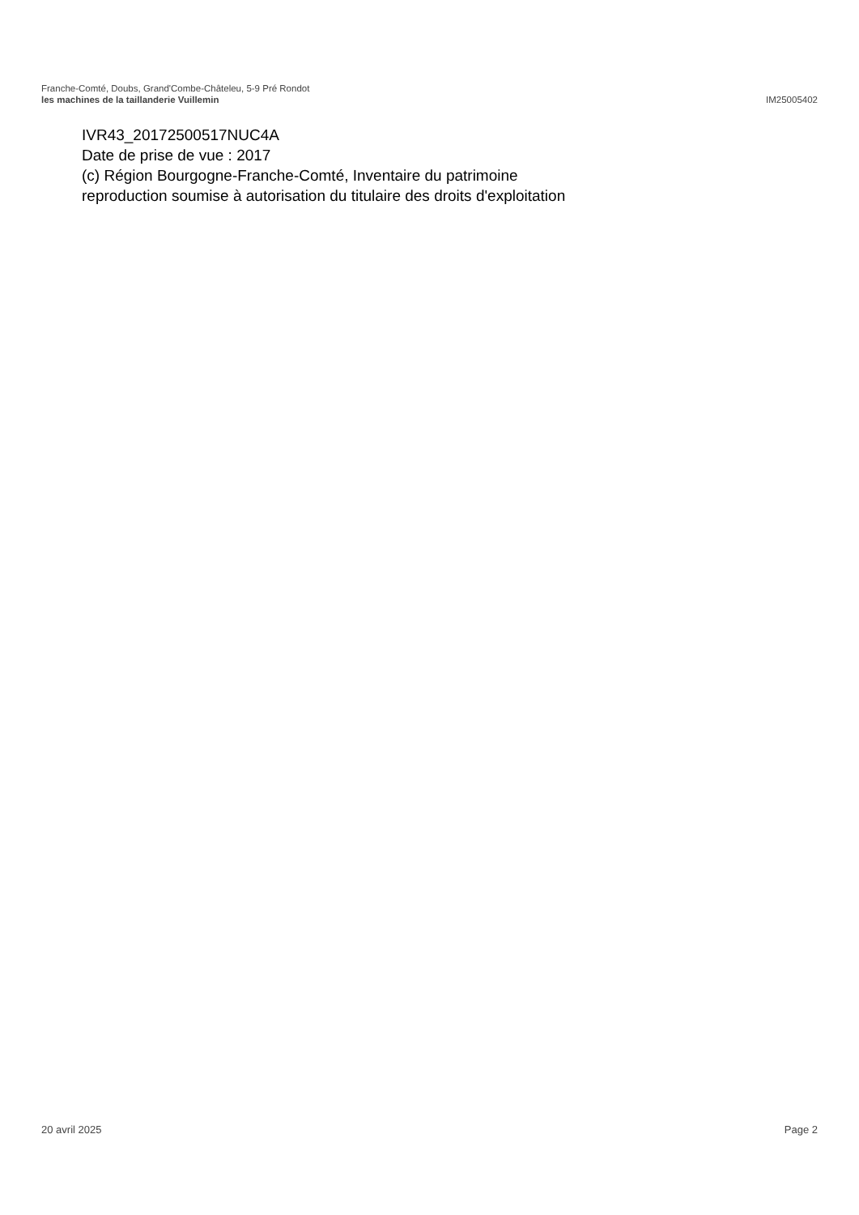Franche-Comté, Doubs, Grand'Combe-Châteleu, 5-9 Pré Rondot
les machines de la taillanderie Vuillemin IM25005402
IVR43_20172500517NUC4A
Date de prise de vue : 2017
(c) Région Bourgogne-Franche-Comté, Inventaire du patrimoine
reproduction soumise à autorisation du titulaire des droits d'exploitation
20 avril 2025 Page 2